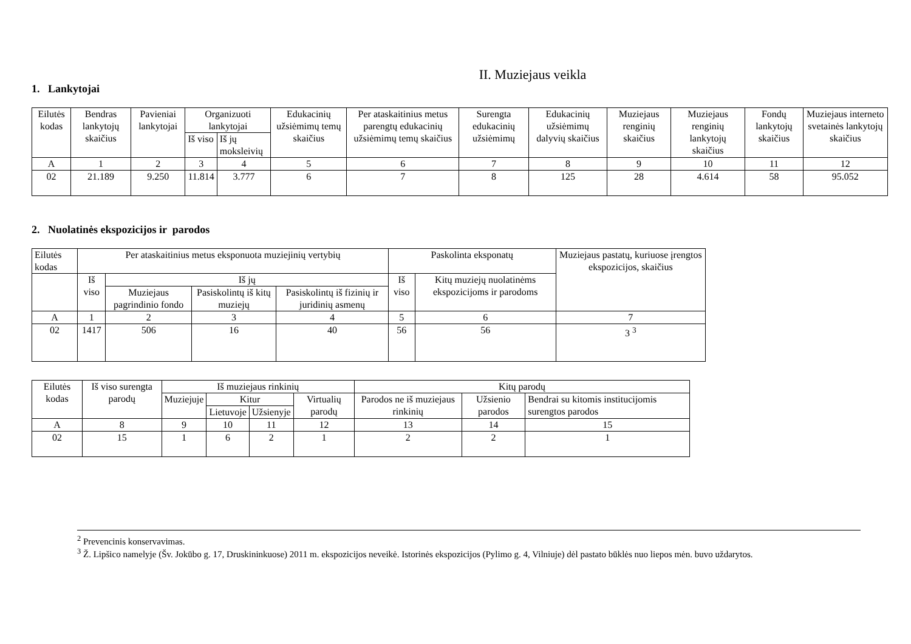II. Muziejaus veikla
1. Lankytojai
| Eilutės kodas | Bendras lankytojų skaičius | Pavieniai lankytojai | Organizuoti lankytojai | | Edukacinių užsiėmimų temų skaičius | Per ataskaitinius metus parengtų edukacinių užsiėmimų temų skaičius | Surengta edukacinių užsiėmimų | Edukacinių užsiėmimų dalyvių skaičius | Muziejaus renginių skaičius | Muziejaus renginių lankytojų skaičius | Fondų lankytojų skaičius | Muziejaus interneto svetainės lankytojų skaičius |
| --- | --- | --- | --- | --- | --- | --- | --- | --- | --- | --- | --- | --- |
| | | | Iš viso | Iš jų moksleivių | | | | | | | | |
| A | 1 | 2 | 3 | 4 | 5 | 6 | 7 | 8 | 9 | 10 | 11 | 12 |
| 02 | 21.189 | 9.250 | 11.814 | 3.777 | 6 | 7 | 8 | 125 | 28 | 4.614 | 58 | 95.052 |
2. Nuolatinės ekspozicijos ir parodos
| Eilutės kodas | Per ataskaitinius metus eksponuota muziejinių vertybių | | | | Paskolinta eksponatų | | Muziejaus pastatų, kuriuose įrengtos ekspozicijos, skaičius |
| --- | --- | --- | --- | --- | --- | --- | --- |
| | Iš viso | Iš jų | | | Iš viso | Kitų muziejų nuolatinėms ekspozicijoms ir parodoms | |
| | | Muziejaus pagrindinio fondo | Pasiskolintų iš kitų muziejų | Pasiskolintų iš fizinių ir juridinių asmenų | | | |
| A | 1 | 2 | 3 | 4 | 5 | 6 | 7 |
| 02 | 1417 | 506 | 16 | 40 | 56 | 56 | 3 <sup>3</sup> |
| Eilutės kodas | Iš viso surengta parodų | Iš muziejaus rinkinių | | | | Kitų parodų | | |
| --- | --- | --- | --- | --- | --- | --- | --- | --- |
| | | Muziejuje | Kitur | | Virtualių parodų | Parodos ne iš muziejaus rinkinių | Užsienio parodos | Bendrai su kitomis institucijomis surengtos parodos |
| | | | Lietuvoje | Užsienyje | | | | |
| A | 8 | 9 | 10 | 11 | 12 | 13 | 14 | 15 |
| 02 | 15 | 1 | 6 | 2 | 1 | 2 | 2 | 1 |
<sup>2</sup> Prevencinis konservavimas.
<sup>3</sup> Ž. Lipšico namelyje (Šv. Jokūbo g. 17, Druskininkuose) 2011 m. ekspozicijos neveikė. Istorinės ekspozicijos (Pylimo g. 4, Vilniuje) dėl pastato būklės nuo liepos mėn. buvo uždarytos.